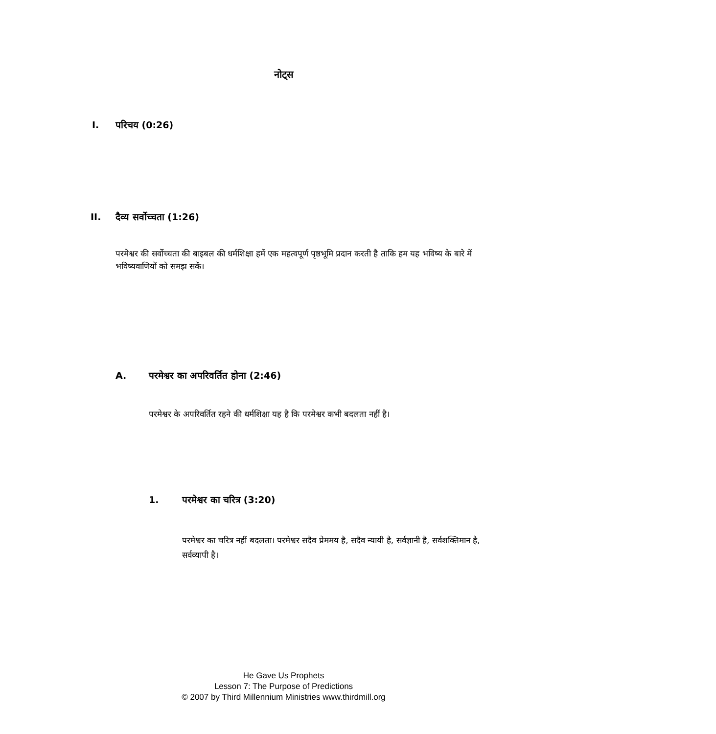नोट्स
I. परिचय (0:26)
II. दैव्य सर्वोच्चता (1:26)
परमेश्वर की सर्वोच्चता की बाइबल की धर्मशिक्षा हमें एक महत्वपूर्ण पृष्ठभूमि प्रदान करती है ताकि हम यह भविष्य के बारे में भविष्यवाणियों को समझ सकें।
A. परमेश्वर का अपरिवर्तित होना (2:46)
परमेश्वर के अपरिवर्तित रहने की धर्मशिक्षा यह है कि परमेश्वर कभी बदलता नहीं है।
1. परमेश्वर का चरित्र (3:20)
परमेश्वर का चरित्र नहीं बदलता। परमेश्वर सदैव प्रेममय है, सदैव न्यायी है, सर्वज्ञानी है, सर्वशक्तिमान है, सर्वव्यापी है।
He Gave Us Prophets
Lesson 7: The Purpose of Predictions
© 2007 by Third Millennium Ministries www.thirdmill.org